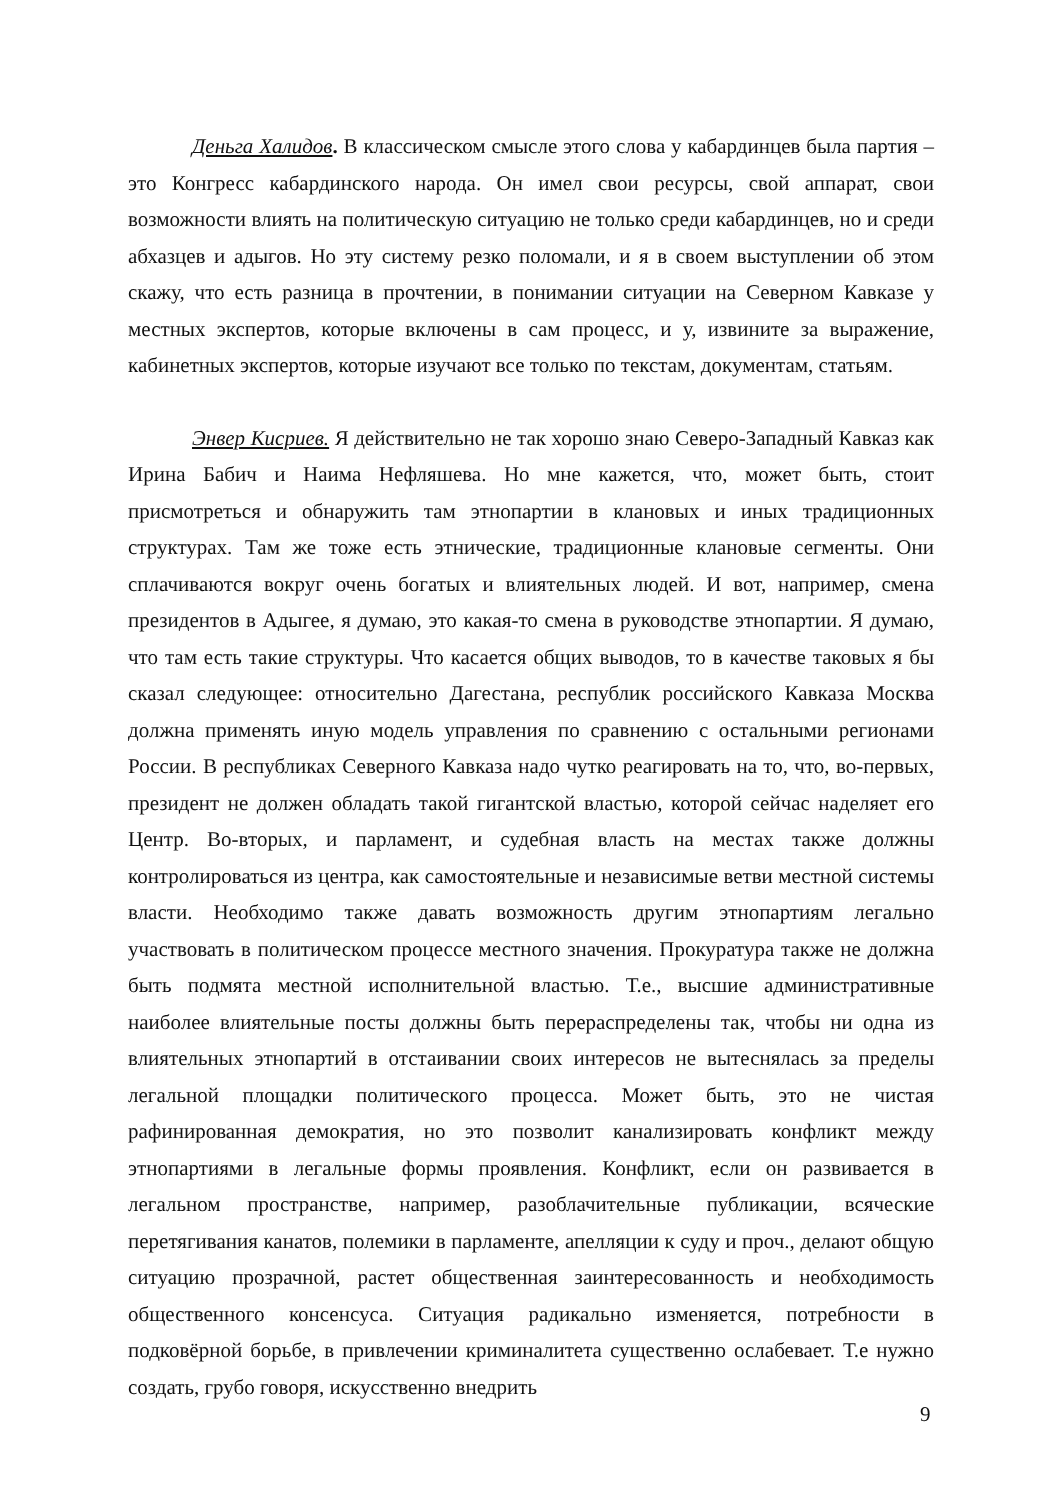Деньга Халидов. В классическом смысле этого слова у кабардинцев была партия – это Конгресс кабардинского народа. Он имел свои ресурсы, свой аппарат, свои возможности влиять на политическую ситуацию не только среди кабардинцев, но и среди абхазцев и адыгов. Но эту систему резко поломали, и я в своем выступлении об этом скажу, что есть разница в прочтении, в понимании ситуации на Северном Кавказе у местных экспертов, которые включены в сам процесс, и у, извините за выражение, кабинетных экспертов, которые изучают все только по текстам, документам, статьям.
Энвер Кисриев. Я действительно не так хорошо знаю Северо-Западный Кавказ как Ирина Бабич и Наима Нефляшева. Но мне кажется, что, может быть, стоит присмотреться и обнаружить там этнопартии в клановых и иных традиционных структурах. Там же тоже есть этнические, традиционные клановые сегменты. Они сплачиваются вокруг очень богатых и влиятельных людей. И вот, например, смена президентов в Адыгее, я думаю, это какая-то смена в руководстве этнопартии. Я думаю, что там есть такие структуры. Что касается общих выводов, то в качестве таковых я бы сказал следующее: относительно Дагестана, республик российского Кавказа Москва должна применять иную модель управления по сравнению с остальными регионами России. В республиках Северного Кавказа надо чутко реагировать на то, что, во-первых, президент не должен обладать такой гигантской властью, которой сейчас наделяет его Центр. Во-вторых, и парламент, и судебная власть на местах также должны контролироваться из центра, как самостоятельные и независимые ветви местной системы власти. Необходимо также давать возможность другим этнопартиям легально участвовать в политическом процессе местного значения. Прокуратура также не должна быть подмята местной исполнительной властью. Т.е., высшие административные наиболее влиятельные посты должны быть перераспределены так, чтобы ни одна из влиятельных этнопартий в отстаивании своих интересов не вытеснялась за пределы легальной площадки политического процесса. Может быть, это не чистая рафинированная демократия, но это позволит канализировать конфликт между этнопартиями в легальные формы проявления. Конфликт, если он развивается в легальном пространстве, например, разоблачительные публикации, всяческие перетягивания канатов, полемики в парламенте, апелляции к суду и проч., делают общую ситуацию прозрачной, растет общественная заинтересованность и необходимость общественного консенсуса. Ситуация радикально изменяется, потребности в подковёрной борьбе, в привлечении криминалитета существенно ослабевает. Т.е нужно создать, грубо говоря, искусственно внедрить
9